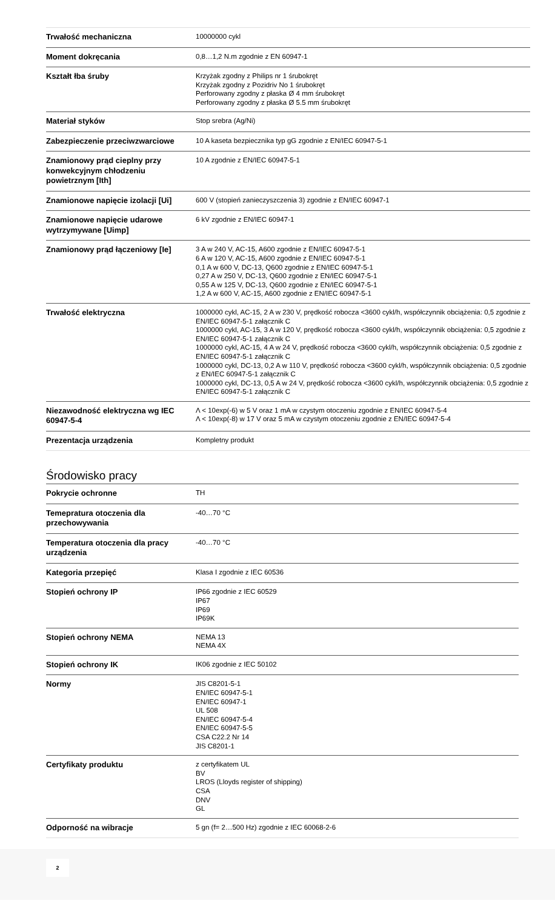| Trwałość mechaniczna | 10000000 cykl |
| Moment dokręcania | 0,8…1,2 N.m zgodnie z EN 60947-1 |
| Kształt łba śruby | Krzyżak zgodny z Philips nr 1 śrubokręt Krzyżak zgodny z Pozidriv No 1 śrubokręt Perforowany zgodny z płaska Ø 4 mm śrubokręt Perforowany zgodny z płaska Ø 5.5 mm śrubokręt |
| Materiał styków | Stop srebra (Ag/Ni) |
| Zabezpieczenie przeciwzwarciowe | 10 A kaseta bezpiecznika typ gG zgodnie z EN/IEC 60947-5-1 |
| Znamionowy prąd cieplny przy konwekcyjnym chłodzeniu powietrznym [Ith] | 10 A zgodnie z EN/IEC 60947-5-1 |
| Znamionowe napięcie izolacji [Ui] | 600 V (stopień zanieczyszczenia 3) zgodnie z EN/IEC 60947-1 |
| Znamionowe napięcie udarowe wytrzymywane [Uimp] | 6 kV zgodnie z EN/IEC 60947-1 |
| Znamionowy prąd łączeniowy [Ie] | 3 A w 240 V, AC-15, A600 zgodnie z EN/IEC 60947-5-1 6 A w 120 V, AC-15, A600 zgodnie z EN/IEC 60947-5-1 0,1 A w 600 V, DC-13, Q600 zgodnie z EN/IEC 60947-5-1 0,27 A w 250 V, DC-13, Q600 zgodnie z EN/IEC 60947-5-1 0,55 A w 125 V, DC-13, Q600 zgodnie z EN/IEC 60947-5-1 1,2 A w 600 V, AC-15, A600 zgodnie z EN/IEC 60947-5-1 |
| Trwałość elektryczna | 1000000 cykl, AC-15, 2 A w 230 V, prędkość robocza <3600 cykl/h, współczynnik obciążenia: 0,5 zgodnie z EN/IEC 60947-5-1 załącznik C 1000000 cykl, AC-15, 3 A w 120 V, prędkość robocza <3600 cykl/h, współczynnik obciążenia: 0,5 zgodnie z EN/IEC 60947-5-1 załącznik C 1000000 cykl, AC-15, 4 A w 24 V, prędkość robocza <3600 cykl/h, współczynnik obciążenia: 0,5 zgodnie z EN/IEC 60947-5-1 załącznik C 1000000 cykl, DC-13, 0,2 A w 110 V, prędkość robocza <3600 cykl/h, współczynnik obciążenia: 0,5 zgodnie z EN/IEC 60947-5-1 załącznik C 1000000 cykl, DC-13, 0,5 A w 24 V, prędkość robocza <3600 cykl/h, współczynnik obciążenia: 0,5 zgodnie z EN/IEC 60947-5-1 załącznik C |
| Niezawodność elektryczna wg IEC 60947-5-4 | Λ < 10exp(-6) w 5 V oraz 1 mA w czystym otoczeniu zgodnie z EN/IEC 60947-5-4 Λ < 10exp(-8) w 17 V oraz 5 mA w czystym otoczeniu zgodnie z EN/IEC 60947-5-4 |
| Prezentacja urządzenia | Kompletny produkt |
Środowisko pracy
| Pokrycie ochronne | TH |
| Temepratura otoczenia dla przechowywania | -40…70 °C |
| Temperatura otoczenia dla pracy urządzenia | -40…70 °C |
| Kategoria przepięć | Klasa I zgodnie z IEC 60536 |
| Stopień ochrony IP | IP66 zgodnie z IEC 60529 IP67 IP69 IP69K |
| Stopień ochrony NEMA | NEMA 13 NEMA 4X |
| Stopień ochrony IK | IK06 zgodnie z IEC 50102 |
| Normy | JIS C8201-5-1 EN/IEC 60947-5-1 EN/IEC 60947-1 UL 508 EN/IEC 60947-5-4 EN/IEC 60947-5-5 CSA C22.2 Nr 14 JIS C8201-1 |
| Certyfikaty produktu | z certyfikatem UL BV LROS (Lloyds register of shipping) CSA DNV GL |
| Odporność na wibracje | 5 gn (f= 2…500 Hz) zgodnie z IEC 60068-2-6 |
2